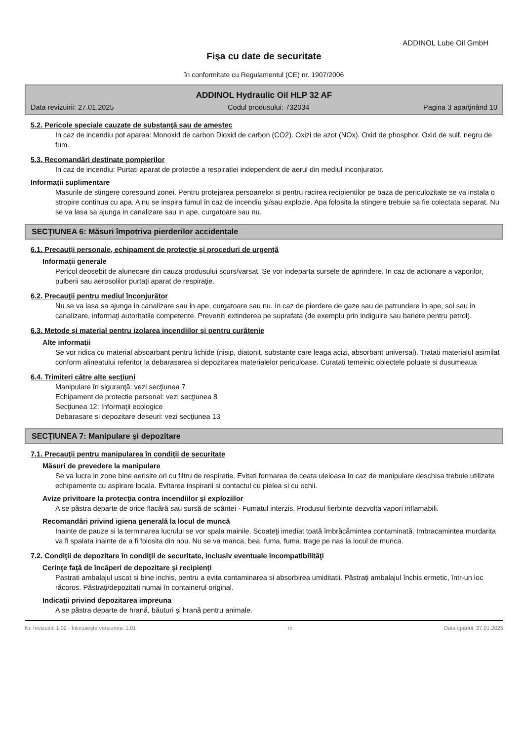ADDINOL Lube Oil GmbH
Fişa cu date de securitate
în conformitate cu Regulamentul (CE) nr. 1907/2006
ADDINOL Hydraulic Oil HLP 32 AF
Data revizuirii: 27.01.2025 Codul produsului: 732034 Pagina 3 aparţinând 10
5.2. Pericole speciale cauzate de substanţă sau de amestec
In caz de incendiu pot aparea: Monoxid de carbon Dioxid de carbon (CO2). Oxizi de azot (NOx). Oxid de phosphor. Oxid de sulf. negru de fum.
5.3. Recomandări destinate pompierilor
In caz de incendiu: Purtati aparat de protectie a respiratiei independent de aerul din mediul inconjurator.
Informaţii suplimentare
Masurile de stingere corespund zonei. Pentru protejarea persoanelor si pentru racirea recipientilor pe baza de periculozitate se va instala o stropire continua cu apa. A nu se inspira fumul în caz de incendiu şi/sau explozie. Apa folosita la stingere trebuie sa fie colectata separat. Nu se va lasa sa ajunga in canalizare sau in ape, curgatoare sau nu.
SECŢIUNEA 6: Măsuri împotriva pierderilor accidentale
6.1. Precauţii personale, echipament de protecţie şi proceduri de urgenţă
Informaţii generale
Pericol deosebit de alunecare din cauza produsului scurs/varsat. Se vor indeparta sursele de aprindere. In caz de actionare a vaporilor, pulberii sau aerosolilor purtaţi aparat de respiraţie.
6.2. Precauţii pentru mediul înconjurător
Nu se va lasa sa ajunga in canalizare sau in ape, curgatoare sau nu. In caz de pierdere de gaze sau de patrundere in ape, sol sau in canalizare, informaţi autoritatile competente. Preveniti extinderea pe suprafata (de exemplu prin indiguire sau bariere pentru petrol).
6.3. Metode şi material pentru izolarea incendiilor şi pentru curăţenie
Alte informaţii
Se vor ridica cu material absoarbant pentru lichide (nisip, diatonit, substante care leaga acizi, absorbant universal). Tratati materialul asimilat conform alineatului referitor la debarasarea si depozitarea materialelor periculoase. Curatati temeinic obiectele poluate si dusumeaua
6.4. Trimiteri către alte secţiuni
Manipulare în siguranţă: vezi secţiunea 7
Echipament de protectie personal: vezi secţiunea 8
Secţiunea 12: Informaţii ecologice
Debarasare si depozitare deseuri: vezi secţiunea 13
SECŢIUNEA 7: Manipulare şi depozitare
7.1. Precauţii pentru manipularea în condiţii de securitate
Măsuri de prevedere la manipulare
Se va lucra in zone bine aerisite ori cu filtru de respiratie. Evitati formarea de ceata uleioasa In caz de manipulare deschisa trebuie utilizate echipamente cu aspirare locala. Evitarea inspirarii si contactul cu pielea si cu ochii.
Avize privitoare la protecţia contra incendiilor şi exploziilor
A se păstra departe de orice flacără sau sursă de scântei - Fumatul interzis. Produsul fierbinte dezvolta vapori inflamabili.
Recomandări privind igiena generală la locul de muncă
Inainte de pauze si la terminarea lucrului se vor spala mainile. Scoateţi imediat toată îmbrăcămintea contaminată. Imbracamintea murdarita va fi spalata inainte de a fi folosita din nou. Nu se va manca, bea, fuma, fuma, trage pe nas la locul de munca.
7.2. Condiţii de depozitare în condiţii de securitate, inclusiv eventuale incompatibilităţi
Cerinţe faţă de încăperi de depozitare şi recipienţi
Pastrati ambalajul uscat si bine inchis, pentru a evita contaminarea si absorbirea umiditatii. Păstraţi ambalajul închis ermetic, într-un loc răcoros. Păstraţi/depozitati numai în containerul original.
Indicaţii privind depozitarea impreuna
A se păstra departe de hrană, băuturi şi hrană pentru animale.
Nr. revizuirii: 1,02 - Înlocuieşte versiunea: 1,01 ro Data tipăririi: 27.01.2025